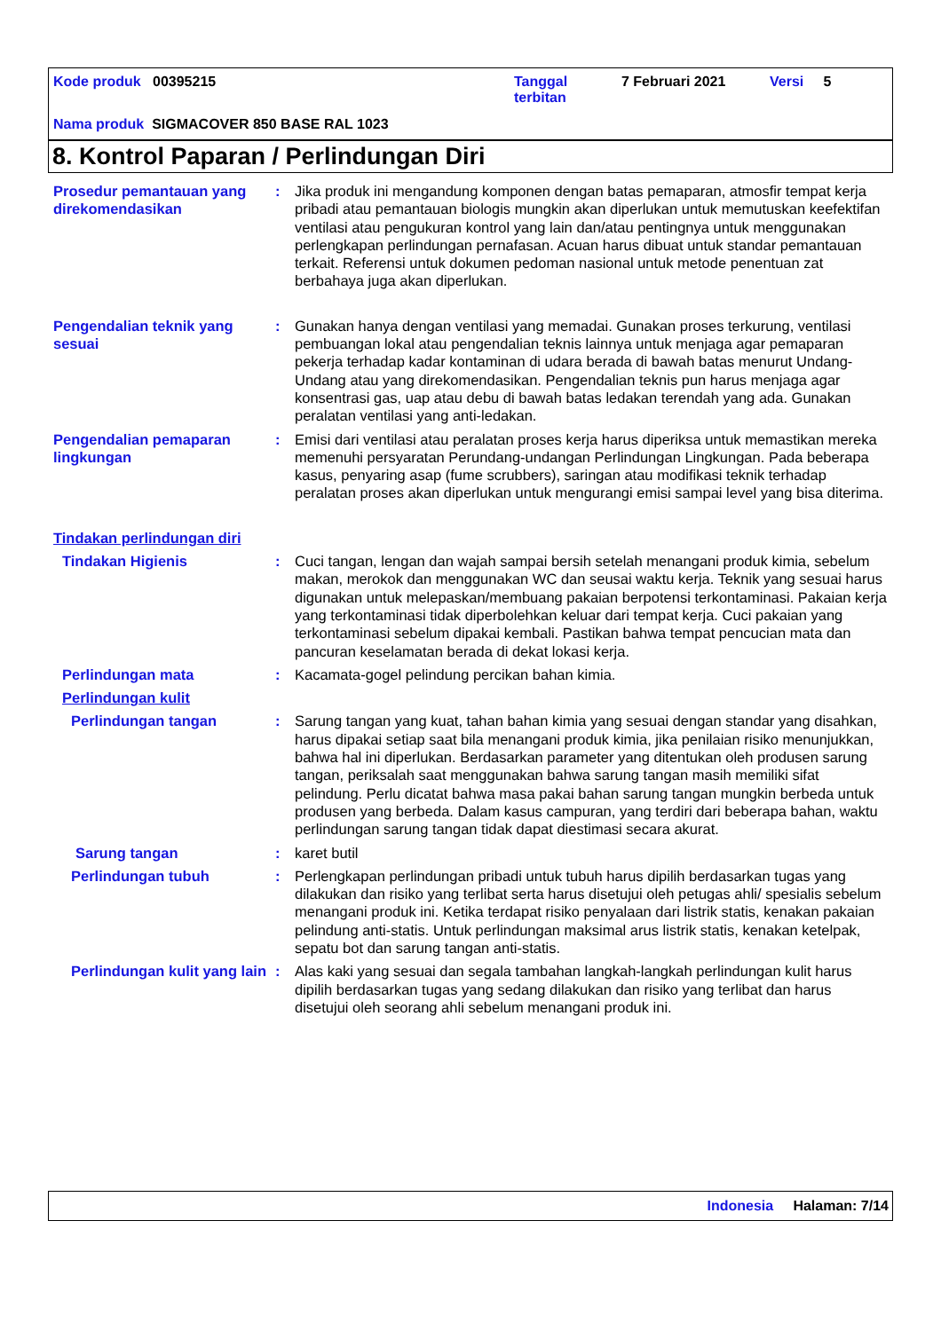Kode produk 00395215
Tanggal
terbitan
7 Februari 2021 Versi 5
Nama produk SIGMACOVER 850 BASE RAL 1023
8. Kontrol Paparan / Perlindungan Diri
Prosedur pemantauan yang direkomendasikan
: Jika produk ini mengandung komponen dengan batas pemaparan, atmosfir tempat kerja pribadi atau pemantauan biologis mungkin akan diperlukan untuk memutuskan keefektifan ventilasi atau pengukuran kontrol yang lain dan/atau pentingnya untuk menggunakan perlengkapan perlindungan pernafasan. Acuan harus dibuat untuk standar pemantauan terkait. Referensi untuk dokumen pedoman nasional untuk metode penentuan zat berbahaya juga akan diperlukan.
Pengendalian teknik yang sesuai
: Gunakan hanya dengan ventilasi yang memadai. Gunakan proses terkurung, ventilasi pembuangan lokal atau pengendalian teknis lainnya untuk menjaga agar pemaparan pekerja terhadap kadar kontaminan di udara berada di bawah batas menurut Undang-Undang atau yang direkomendasikan. Pengendalian teknis pun harus menjaga agar konsentrasi gas, uap atau debu di bawah batas ledakan terendah yang ada. Gunakan peralatan ventilasi yang anti-ledakan.
Pengendalian pemaparan lingkungan
: Emisi dari ventilasi atau peralatan proses kerja harus diperiksa untuk memastikan mereka memenuhi persyaratan Perundang-undangan Perlindungan Lingkungan. Pada beberapa kasus, penyaring asap (fume scrubbers), saringan atau modifikasi teknik terhadap peralatan proses akan diperlukan untuk mengurangi emisi sampai level yang bisa diterima.
Tindakan perlindungan diri
Tindakan Higienis : Cuci tangan, lengan dan wajah sampai bersih setelah menangani produk kimia, sebelum makan, merokok dan menggunakan WC dan seusai waktu kerja. Teknik yang sesuai harus digunakan untuk melepaskan/membuang pakaian berpotensi terkontaminasi. Pakaian kerja yang terkontaminasi tidak diperbolehkan keluar dari tempat kerja. Cuci pakaian yang terkontaminasi sebelum dipakai kembali. Pastikan bahwa tempat pencucian mata dan pancuran keselamatan berada di dekat lokasi kerja.
Perlindungan mata : Kacamata-gogel pelindung percikan bahan kimia.
Perlindungan kulit
Perlindungan tangan : Sarung tangan yang kuat, tahan bahan kimia yang sesuai dengan standar yang disahkan, harus dipakai setiap saat bila menangani produk kimia, jika penilaian risiko menunjukkan, bahwa hal ini diperlukan. Berdasarkan parameter yang ditentukan oleh produsen sarung tangan, periksalah saat menggunakan bahwa sarung tangan masih memiliki sifat pelindung. Perlu dicatat bahwa masa pakai bahan sarung tangan mungkin berbeda untuk produsen yang berbeda. Dalam kasus campuran, yang terdiri dari beberapa bahan, waktu perlindungan sarung tangan tidak dapat diestimasi secara akurat.
Sarung tangan : karet butil
Perlindungan tubuh : Perlengkapan perlindungan pribadi untuk tubuh harus dipilih berdasarkan tugas yang dilakukan dan risiko yang terlibat serta harus disetujui oleh petugas ahli/ spesialis sebelum menangani produk ini. Ketika terdapat risiko penyalaan dari listrik statis, kenakan pakaian pelindung anti-statis. Untuk perlindungan maksimal arus listrik statis, kenakan ketelpak, sepatu bot dan sarung tangan anti-statis.
Perlindungan kulit yang lain
: Alas kaki yang sesuai dan segala tambahan langkah-langkah perlindungan kulit harus dipilih berdasarkan tugas yang sedang dilakukan dan risiko yang terlibat dan harus disetujui oleh seorang ahli sebelum menangani produk ini.
Indonesia Halaman: 7/14